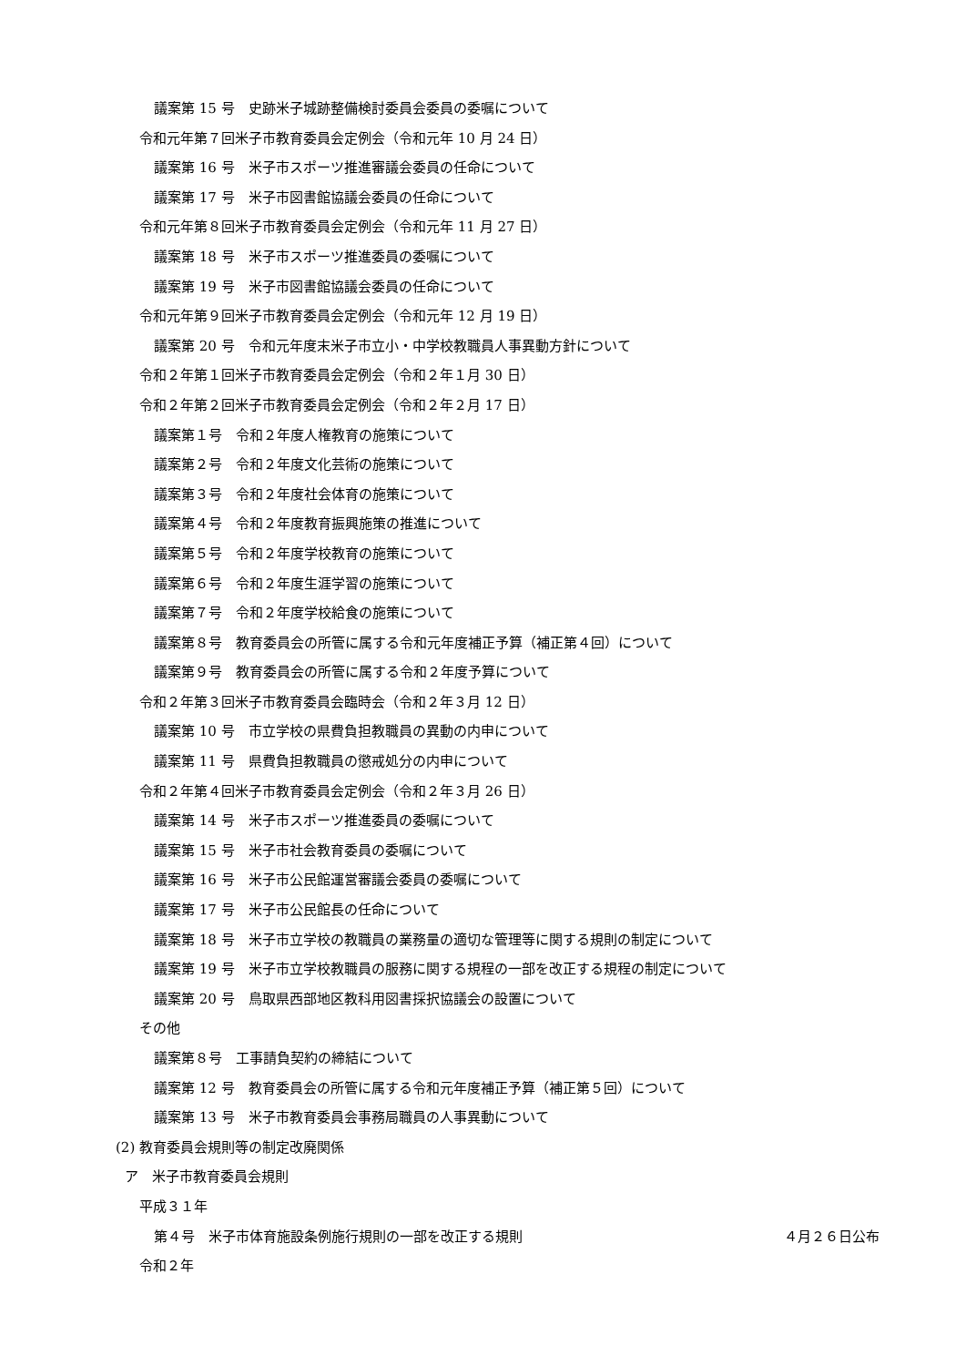議案第 15 号　史跡米子城跡整備検討委員会委員の委嘱について
令和元年第７回米子市教育委員会定例会（令和元年 10 月 24 日）
議案第 16 号　米子市スポーツ推進審議会委員の任命について
議案第 17 号　米子市図書館協議会委員の任命について
令和元年第８回米子市教育委員会定例会（令和元年 11 月 27 日）
議案第 18 号　米子市スポーツ推進委員の委嘱について
議案第 19 号　米子市図書館協議会委員の任命について
令和元年第９回米子市教育委員会定例会（令和元年 12 月 19 日）
議案第 20 号　令和元年度末米子市立小・中学校教職員人事異動方針について
令和２年第１回米子市教育委員会定例会（令和２年１月 30 日）
令和２年第２回米子市教育委員会定例会（令和２年２月 17 日）
議案第１号　令和２年度人権教育の施策について
議案第２号　令和２年度文化芸術の施策について
議案第３号　令和２年度社会体育の施策について
議案第４号　令和２年度教育振興施策の推進について
議案第５号　令和２年度学校教育の施策について
議案第６号　令和２年度生涯学習の施策について
議案第７号　令和２年度学校給食の施策について
議案第８号　教育委員会の所管に属する令和元年度補正予算（補正第４回）について
議案第９号　教育委員会の所管に属する令和２年度予算について
令和２年第３回米子市教育委員会臨時会（令和２年３月 12 日）
議案第 10 号　市立学校の県費負担教職員の異動の内申について
議案第 11 号　県費負担教職員の懲戒処分の内申について
令和２年第４回米子市教育委員会定例会（令和２年３月 26 日）
議案第 14 号　米子市スポーツ推進委員の委嘱について
議案第 15 号　米子市社会教育委員の委嘱について
議案第 16 号　米子市公民館運営審議会委員の委嘱について
議案第 17 号　米子市公民館長の任命について
議案第 18 号　米子市立学校の教職員の業務量の適切な管理等に関する規則の制定について
議案第 19 号　米子市立学校教職員の服務に関する規程の一部を改正する規程の制定について
議案第 20 号　鳥取県西部地区教科用図書採択協議会の設置について
その他
議案第８号　工事請負契約の締結について
議案第 12 号　教育委員会の所管に属する令和元年度補正予算（補正第５回）について
議案第 13 号　米子市教育委員会事務局職員の人事異動について
(2) 教育委員会規則等の制定改廃関係
ア　米子市教育委員会規則
平成３１年
第４号　米子市体育施設条例施行規則の一部を改正する規則 ４月２６日公布
令和２年